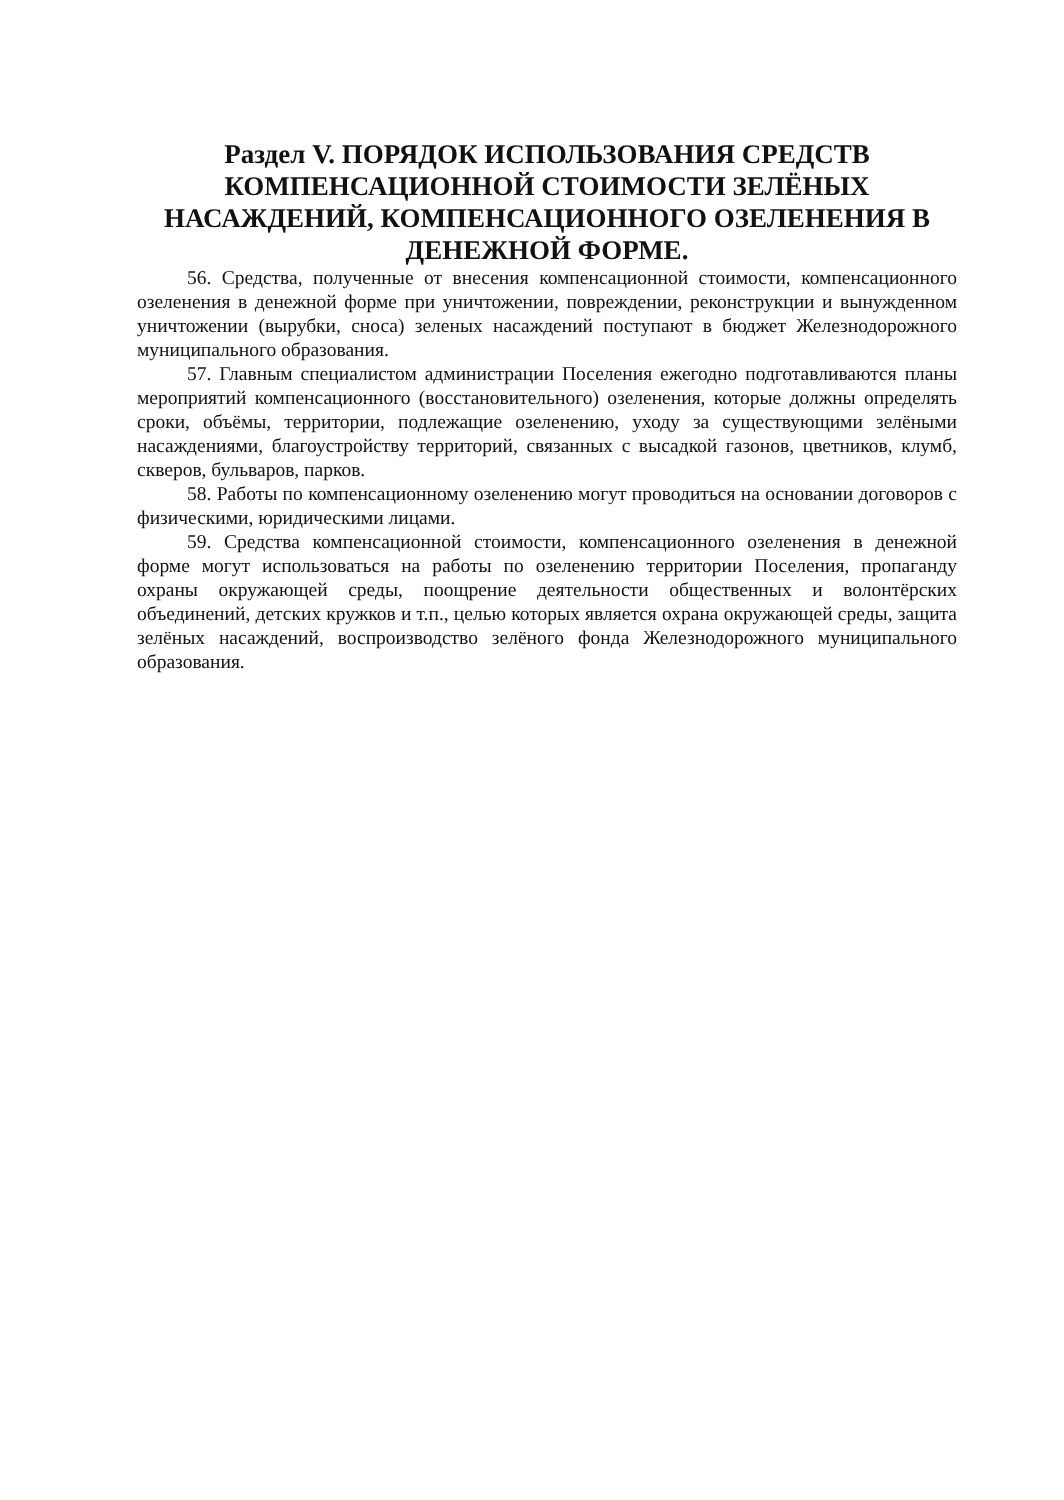Раздел V. ПОРЯДОК ИСПОЛЬЗОВАНИЯ СРЕДСТВ КОМПЕНСАЦИОННОЙ СТОИМОСТИ ЗЕЛЁНЫХ НАСАЖДЕНИЙ, КОМПЕНСАЦИОННОГО ОЗЕЛЕНЕНИЯ В ДЕНЕЖНОЙ ФОРМЕ.
56. Средства, полученные от внесения компенсационной стоимости, компенсационного озеленения в денежной форме при уничтожении, повреждении, реконструкции и вынужденном уничтожении (вырубки, сноса) зеленых насаждений поступают в бюджет Железнодорожного муниципального образования.
57. Главным специалистом администрации Поселения ежегодно подготавливаются планы мероприятий компенсационного (восстановительного) озеленения, которые должны определять сроки, объёмы, территории, подлежащие озеленению, уходу за существующими зелёными насаждениями, благоустройству территорий, связанных с высадкой газонов, цветников, клумб, скверов, бульваров, парков.
58. Работы по компенсационному озеленению могут проводиться на основании договоров с физическими, юридическими лицами.
59. Средства компенсационной стоимости, компенсационного озеленения в денежной форме могут использоваться на работы по озеленению территории Поселения, пропаганду охраны окружающей среды, поощрение деятельности общественных и волонтёрских объединений, детских кружков и т.п., целью которых является охрана окружающей среды, защита зелёных насаждений, воспроизводство зелёного фонда Железнодорожного муниципального образования.